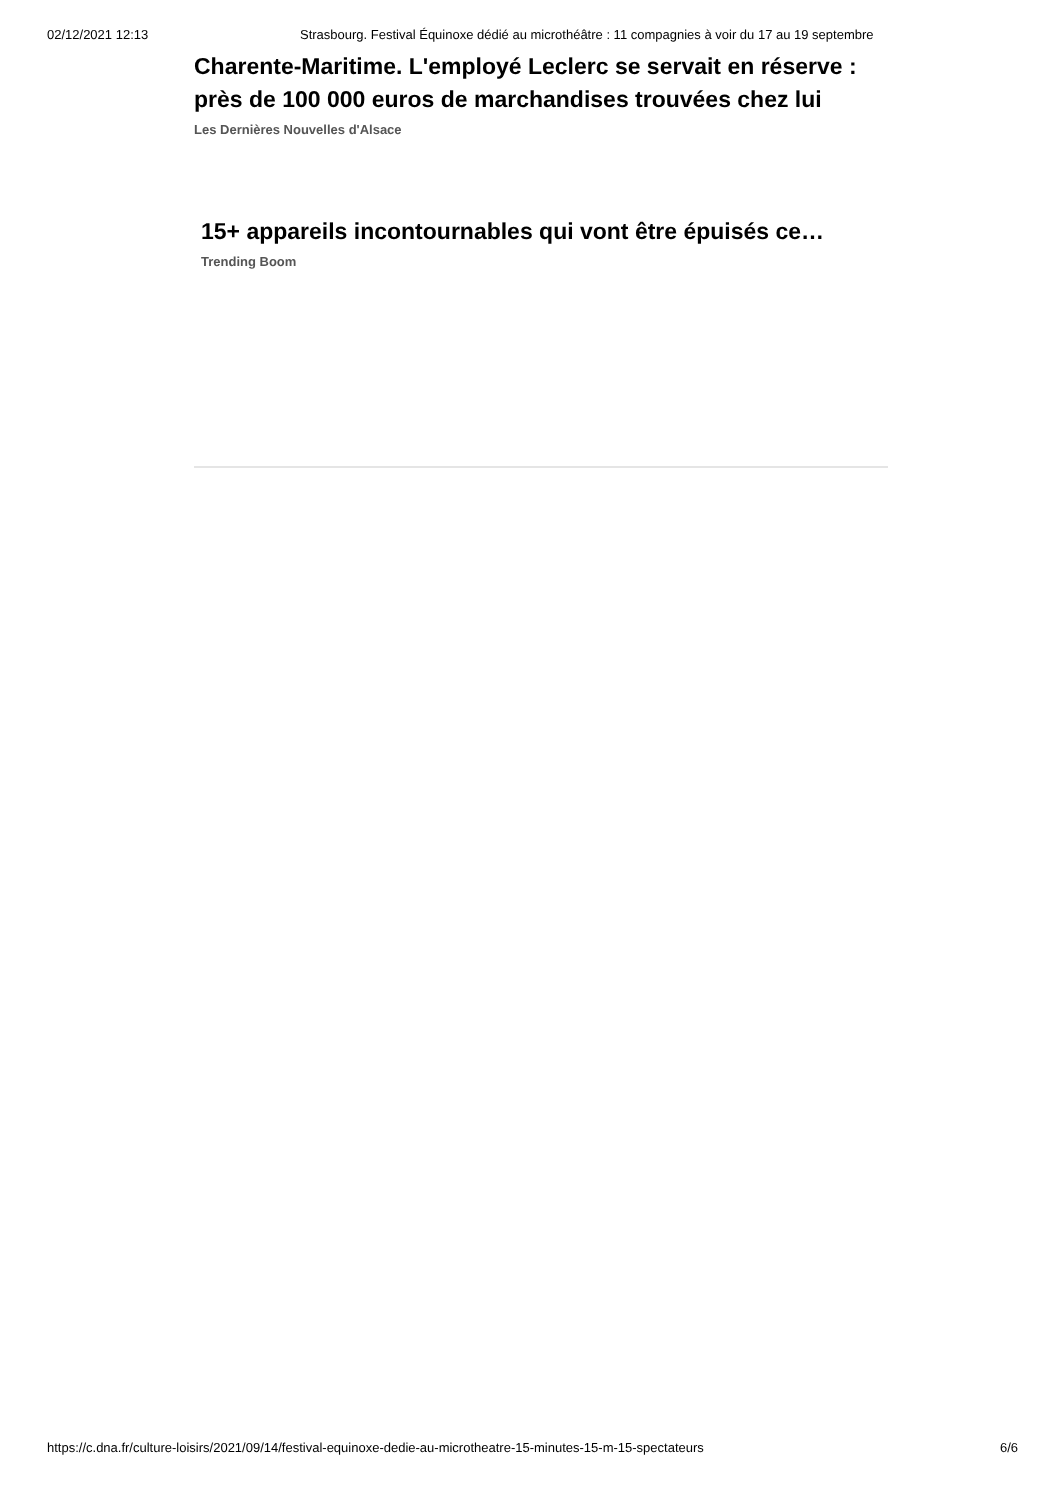02/12/2021 12:13 Strasbourg. Festival Équinoxe dédié au microthéâtre : 11 compagnies à voir du 17 au 19 septembre
Charente-Maritime. L'employé Leclerc se servait en réserve : près de 100 000 euros de marchandises trouvées chez lui
Les Dernières Nouvelles d'Alsace
15+ appareils incontournables qui vont être épuisés ce…
Trending Boom
https://c.dna.fr/culture-loisirs/2021/09/14/festival-equinoxe-dedie-au-microtheatre-15-minutes-15-m-15-spectateurs 6/6